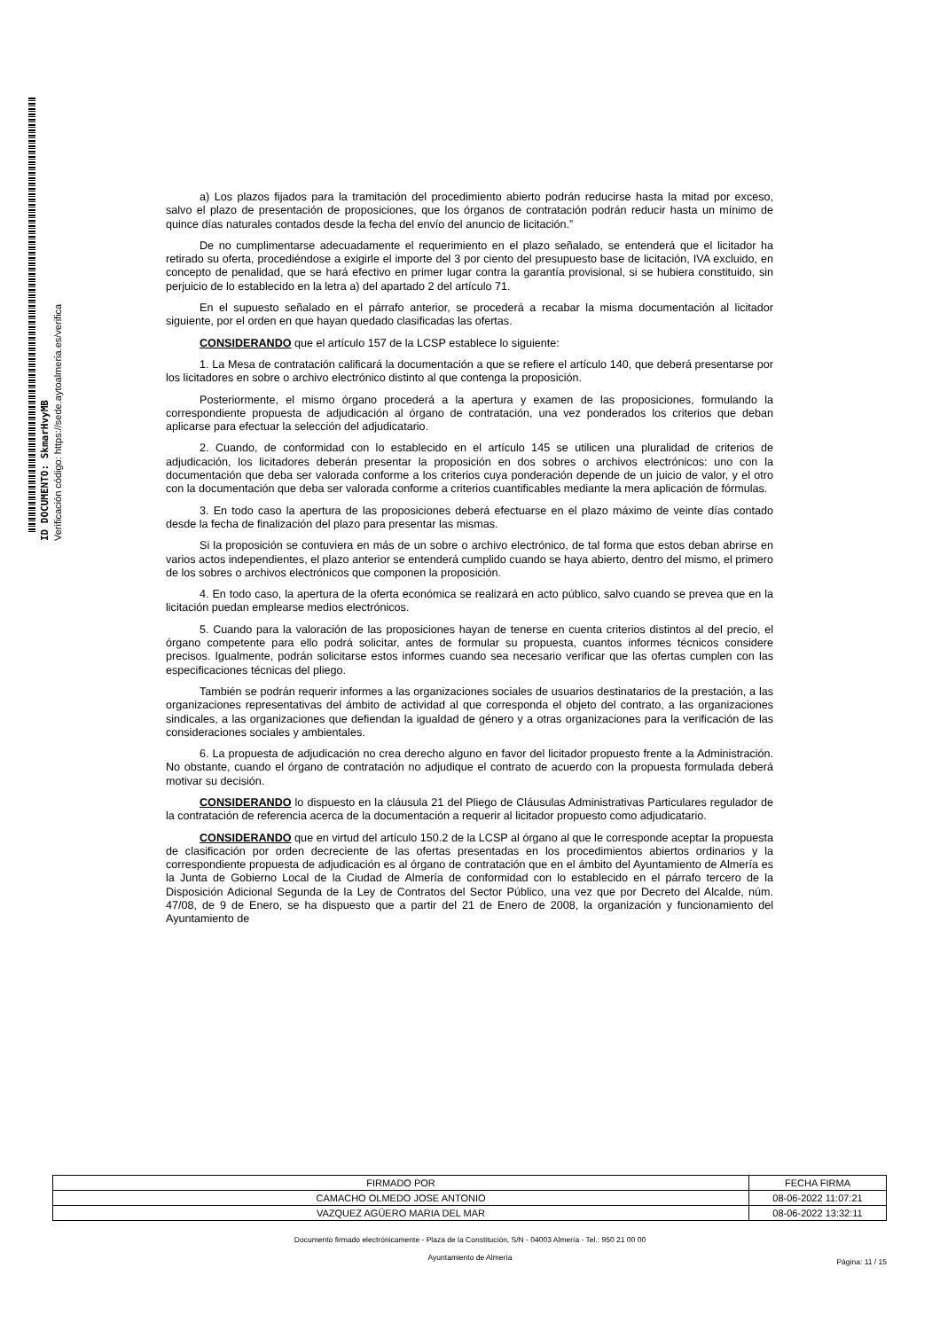ID DOCUMENTO: SkmarHvyMB
Verificación código: https://sede.aytoalmeria.es/verifica
a) Los plazos fijados para la tramitación del procedimiento abierto podrán reducirse hasta la mitad por exceso, salvo el plazo de presentación de proposiciones, que los órganos de contratación podrán reducir hasta un mínimo de quince días naturales contados desde la fecha del envío del anuncio de licitación.”
De no cumplimentarse adecuadamente el requerimiento en el plazo señalado, se entenderá que el licitador ha retirado su oferta, procediéndose a exigirle el importe del 3 por ciento del presupuesto base de licitación, IVA excluido, en concepto de penalidad, que se hará efectivo en primer lugar contra la garantía provisional, si se hubiera constituido, sin perjuicio de lo establecido en la letra a) del apartado 2 del artículo 71.
En el supuesto señalado en el párrafo anterior, se procederá a recabar la misma documentación al licitador siguiente, por el orden en que hayan quedado clasificadas las ofertas.
CONSIDERANDO que el artículo 157 de la LCSP establece lo siguiente:
1. La Mesa de contratación calificará la documentación a que se refiere el artículo 140, que deberá presentarse por los licitadores en sobre o archivo electrónico distinto al que contenga la proposición.
Posteriormente, el mismo órgano procederá a la apertura y examen de las proposiciones, formulando la correspondiente propuesta de adjudicación al órgano de contratación, una vez ponderados los criterios que deban aplicarse para efectuar la selección del adjudicatario.
2. Cuando, de conformidad con lo establecido en el artículo 145 se utilicen una pluralidad de criterios de adjudicación, los licitadores deberán presentar la proposición en dos sobres o archivos electrónicos: uno con la documentación que deba ser valorada conforme a los criterios cuya ponderación depende de un juicio de valor, y el otro con la documentación que deba ser valorada conforme a criterios cuantificables mediante la mera aplicación de fórmulas.
3. En todo caso la apertura de las proposiciones deberá efectuarse en el plazo máximo de veinte días contado desde la fecha de finalización del plazo para presentar las mismas.
Si la proposición se contuviera en más de un sobre o archivo electrónico, de tal forma que estos deban abrirse en varios actos independientes, el plazo anterior se entenderá cumplido cuando se haya abierto, dentro del mismo, el primero de los sobres o archivos electrónicos que componen la proposición.
4. En todo caso, la apertura de la oferta económica se realizará en acto público, salvo cuando se prevea que en la licitación puedan emplearse medios electrónicos.
5. Cuando para la valoración de las proposiciones hayan de tenerse en cuenta criterios distintos al del precio, el órgano competente para ello podrá solicitar, antes de formular su propuesta, cuantos informes técnicos considere precisos. Igualmente, podrán solicitarse estos informes cuando sea necesario verificar que las ofertas cumplen con las especificaciones técnicas del pliego.
También se podrán requerir informes a las organizaciones sociales de usuarios destinatarios de la prestación, a las organizaciones representativas del ámbito de actividad al que corresponda el objeto del contrato, a las organizaciones sindicales, a las organizaciones que defiendan la igualdad de género y a otras organizaciones para la verificación de las consideraciones sociales y ambientales.
6. La propuesta de adjudicación no crea derecho alguno en favor del licitador propuesto frente a la Administración. No obstante, cuando el órgano de contratación no adjudique el contrato de acuerdo con la propuesta formulada deberá motivar su decisión.
CONSIDERANDO lo dispuesto en la cláusula 21 del Pliego de Cláusulas Administrativas Particulares regulador de la contratación de referencia acerca de la documentación a requerir al licitador propuesto como adjudicatario.
CONSIDERANDO que en virtud del artículo 150.2 de la LCSP al órgano al que le corresponde aceptar la propuesta de clasificación por orden decreciente de las ofertas presentadas en los procedimientos abiertos ordinarios y la correspondiente propuesta de adjudicación es al órgano de contratación que en el ámbito del Ayuntamiento de Almería es la Junta de Gobierno Local de la Ciudad de Almería de conformidad con lo establecido en el párrafo tercero de la Disposición Adicional Segunda de la Ley de Contratos del Sector Público, una vez que por Decreto del Alcalde, núm. 47/08, de 9 de Enero, se ha dispuesto que a partir del 21 de Enero de 2008, la organización y funcionamiento del Ayuntamiento de
| FIRMADO POR | FECHA FIRMA |
| --- | --- |
| CAMACHO OLMEDO JOSE ANTONIO | 08-06-2022 11:07:21 |
| VAZQUEZ AGÜERO MARIA DEL MAR | 08-06-2022 13:32:11 |
Documento firmado electrónicamente - Plaza de la Constitución, S/N - 04003 Almería - Tel.: 950 21 00 00
Ayuntamiento de Almería
Página: 11 / 15